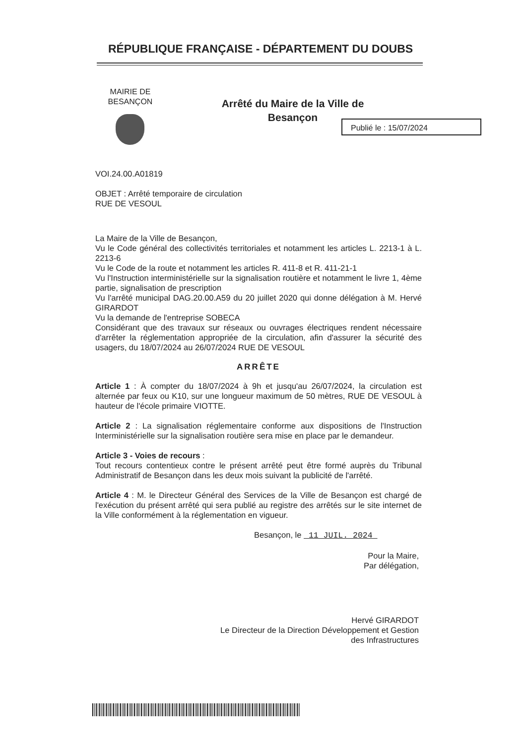RÉPUBLIQUE FRANÇAISE - DÉPARTEMENT DU DOUBS
MAIRIE DE
BESANÇON
Arrêté du Maire de la Ville de Besançon
Publié le : 15/07/2024
VOI.24.00.A01819
OBJET : Arrêté temporaire de circulation
RUE DE VESOUL
La Maire de la Ville de Besançon,
Vu le Code général des collectivités territoriales et notamment les articles L. 2213-1 à L. 2213-6
Vu le Code de la route et notamment les articles R. 411-8 et R. 411-21-1
Vu l'Instruction interministérielle sur la signalisation routière et notamment le livre 1, 4ème partie, signalisation de prescription
Vu l'arrêté municipal DAG.20.00.A59 du 20 juillet 2020 qui donne délégation à M. Hervé GIRARDOT
Vu la demande de l'entreprise SOBECA
Considérant que des travaux sur réseaux ou ouvrages électriques rendent nécessaire d'arrêter la réglementation appropriée de la circulation, afin d'assurer la sécurité des usagers, du 18/07/2024 au 26/07/2024 RUE DE VESOUL
ARRÊTE
Article 1 : À compter du 18/07/2024 à 9h et jusqu'au 26/07/2024, la circulation est alternée par feux ou K10, sur une longueur maximum de 50 mètres, RUE DE VESOUL à hauteur de l'école primaire VIOTTE.
Article 2 : La signalisation réglementaire conforme aux dispositions de l'Instruction Interministérielle sur la signalisation routière sera mise en place par le demandeur.
Article 3 - Voies de recours :
Tout recours contentieux contre le présent arrêté peut être formé auprès du Tribunal Administratif de Besançon dans les deux mois suivant la publicité de l'arrêté.
Article 4 : M. le Directeur Général des Services de la Ville de Besançon est chargé de l'exécution du présent arrêté qui sera publié au registre des arrêtés sur le site internet de la Ville conformément à la réglementation en vigueur.
Besançon, le 11 JUIL. 2024
Pour la Maire,
Par délégation,
Hervé GIRARDOT
Le Directeur de la Direction Développement et Gestion
des Infrastructures